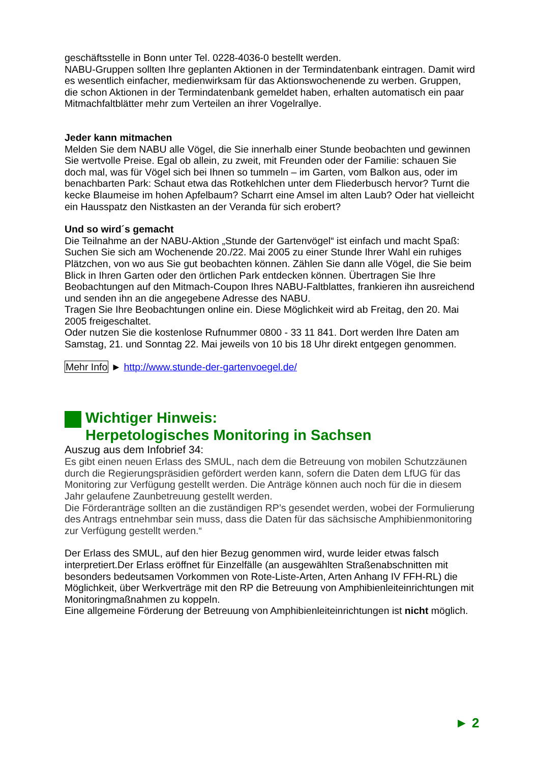geschäftsstelle in Bonn unter Tel. 0228-4036-0 bestellt werden.
NABU-Gruppen sollten Ihre geplanten Aktionen in der Termindatenbank eintragen. Damit wird es wesentlich einfacher, medienwirksam für das Aktionswochenende zu werben. Gruppen, die schon Aktionen in der Termindatenbank gemeldet haben, erhalten automatisch ein paar Mitmachfaltblätter mehr zum Verteilen an ihrer Vogelrallye.
Jeder kann mitmachen
Melden Sie dem NABU alle Vögel, die Sie innerhalb einer Stunde beobachten und gewinnen Sie wertvolle Preise. Egal ob allein, zu zweit, mit Freunden oder der Familie: schauen Sie doch mal, was für Vögel sich bei Ihnen so tummeln – im Garten, vom Balkon aus, oder im benachbarten Park: Schaut etwa das Rotkehlchen unter dem Fliederbusch hervor? Turnt die kecke Blaumeise im hohen Apfelbaum? Scharrt eine Amsel im alten Laub? Oder hat vielleicht ein Hausspatz den Nistkasten an der Veranda für sich erobert?
Und so wird´s gemacht
Die Teilnahme an der NABU-Aktion „Stunde der Gartenvögel“ ist einfach und macht Spaß: Suchen Sie sich am Wochenende 20./22. Mai 2005 zu einer Stunde Ihrer Wahl ein ruhiges Plätzchen, von wo aus Sie gut beobachten können. Zählen Sie dann alle Vögel, die Sie beim Blick in Ihren Garten oder den örtlichen Park entdecken können. Übertragen Sie Ihre Beobachtungen auf den Mitmach-Coupon Ihres NABU-Faltblattes, frankieren ihn ausreichend und senden ihn an die angegebene Adresse des NABU.
Tragen Sie Ihre Beobachtungen online ein. Diese Möglichkeit wird ab Freitag, den 20. Mai 2005 freigeschaltet.
Oder nutzen Sie die kostenlose Rufnummer 0800 - 33 11 841. Dort werden Ihre Daten am Samstag, 21. und Sonntag 22. Mai jeweils von 10 bis 18 Uhr direkt entgegen genommen.
Mehr Info ► http://www.stunde-der-gartenvoegel.de/
Wichtiger Hinweis:
Herpetologisches Monitoring in Sachsen
Auszug aus dem Infobrief 34:
Es gibt einen neuen Erlass des SMUL, nach dem die Betreuung von mobilen Schutzzäunen durch die Regierungspräsidien gefördert werden kann, sofern die Daten dem LfUG für das Monitoring zur Verfügung gestellt werden. Die Anträge können auch noch für die in diesem Jahr gelaufene Zaunbetreuung gestellt werden.
Die Förderanträge sollten an die zuständigen RP’s gesendet werden, wobei der Formulierung des Antrags entnehmbar sein muss, dass die Daten für das sächsische Amphibienmonitoring zur Verfügung gestellt werden.“
Der Erlass des SMUL, auf den hier Bezug genommen wird, wurde leider etwas falsch interpretiert.Der Erlass eröffnet für Einzelfälle (an ausgewählten Straßenabschnitten mit besonders bedeutsamen Vorkommen von Rote-Liste-Arten, Arten Anhang IV FFH-RL) die Möglichkeit, über Werkverträge mit den RP die Betreuung von Amphibienleiteinrichtungen mit Monitoringmaßnahmen zu koppeln.
Eine allgemeine Förderung der Betreuung von Amphibienleiteinrichtungen ist nicht möglich.
► 2